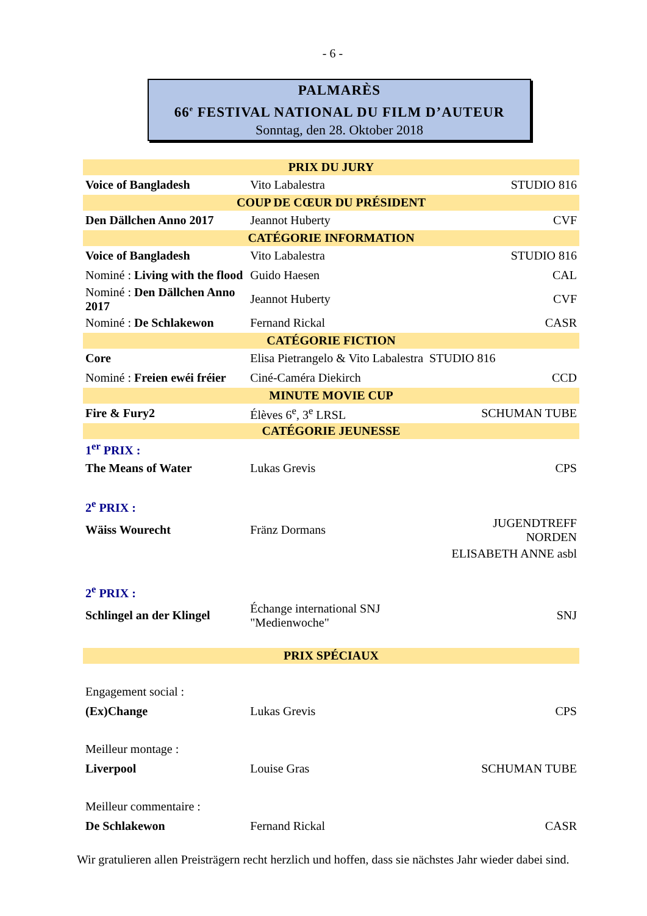- 6 -
PALMARÈS
66<sup>e</sup> FESTIVAL NATIONAL DU FILM D’AUTEUR
Sonntag, den 28. Oktober 2018
| PRIX DU JURY | | |
| --- | --- | --- |
| Voice of Bangladesh | Vito Labalestra | STUDIO 816 |
| COUP DE CŒUR DU PRÉSIDENT | | |
| Den Dällchen Anno 2017 | Jeannot Huberty | CVF |
| CATÉGORIE INFORMATION | | |
| Voice of Bangladesh | Vito Labalestra | STUDIO 816 |
| Nominé : Living with the flood | Guido Haesen | CAL |
| Nominé : Den Dällchen Anno 2017 | Jeannot Huberty | CVF |
| Nominé : De Schlakewon | Fernand Rickal | CASR |
| CATÉGORIE FICTION | | |
| Core | Elisa Pietrangelo & Vito Labalestra STUDIO 816 | |
| Nominé : Freien ewéi fréier | Ciné-Caméra Diekirch | CCD |
| MINUTE MOVIE CUP | | |
| Fire & Fury2 | Élèves 6<sup>e</sup>, 3<sup>e</sup> LRSL | SCHUMAN TUBE |
| CATÉGORIE JEUNESSE | | |
| 1<sup>er</sup> PRIX : | | |
| The Means of Water | Lukas Grevis | CPS |
| 2<sup>e</sup> PRIX : | | |
| Wäiss Wourecht | Fränz Dormans | JUGENDTREFF NORDEN |
| | | ELISABETH ANNE asbl |
| 2<sup>e</sup> PRIX : | | |
| Schlingel an der Klingel | Échange international SNJ "Medienwoche" | SNJ |
| PRIX SPÉCIAUX | | |
| Engagement social : | | |
| (Ex)Change | Lukas Grevis | CPS |
| Meilleur montage : | | |
| Liverpool | Louise Gras | SCHUMAN TUBE |
| Meilleur commentaire : | | |
| De Schlakewon | Fernand Rickal | CASR |
Wir gratulieren allen Preisträgern recht herzlich und hoffen, dass sie nächstes Jahr wieder dabei sind.